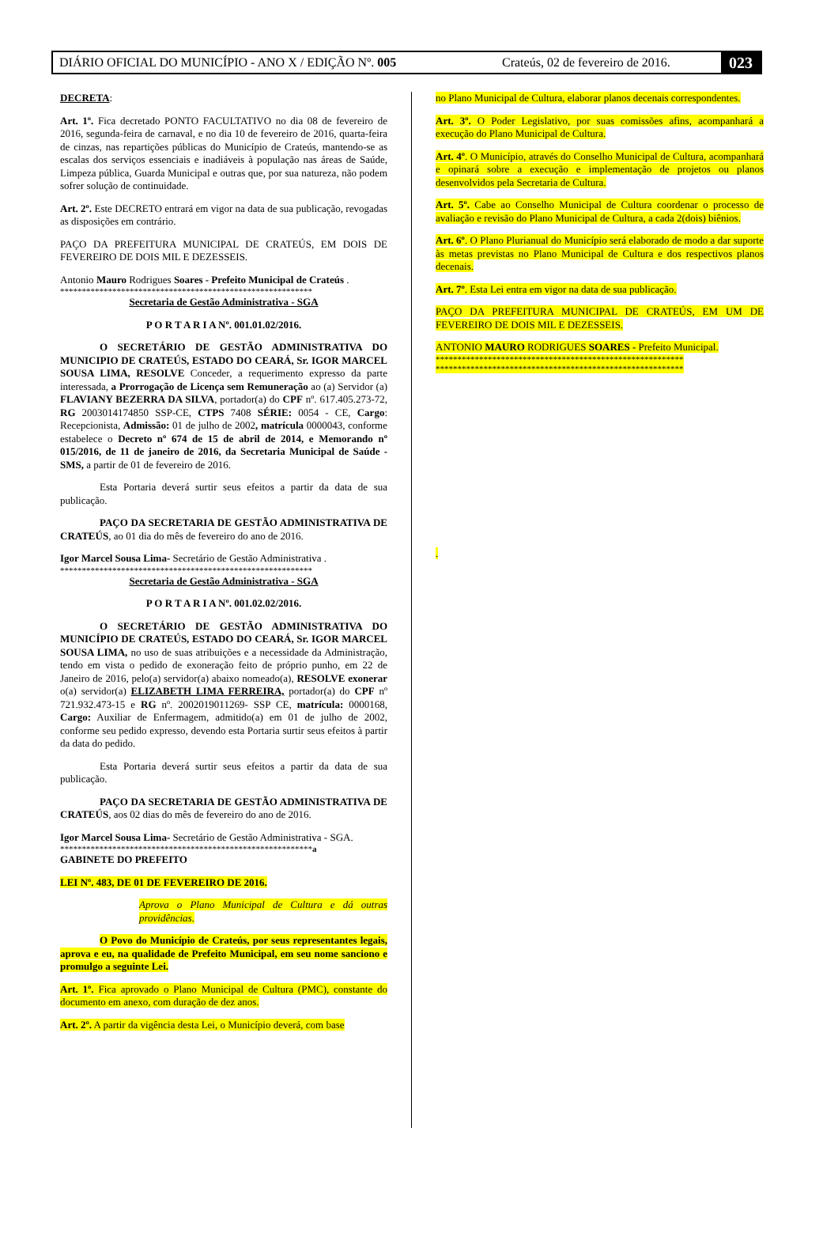DIÁRIO OFICIAL DO MUNICÍPIO - ANO X / EDIÇÃO Nº. 005 Crateús, 02 de fevereiro de 2016. 023
DECRETA:
Art. 1º. Fica decretado PONTO FACULTATIVO no dia 08 de fevereiro de 2016, segunda-feira de carnaval, e no dia 10 de fevereiro de 2016, quarta-feira de cinzas, nas repartições públicas do Município de Crateús, mantendo-se as escalas dos serviços essenciais e inadiáveis à população nas áreas de Saúde, Limpeza pública, Guarda Municipal e outras que, por sua natureza, não podem sofrer solução de continuidade.
Art. 2º. Este DECRETO entrará em vigor na data de sua publicação, revogadas as disposições em contrário.
PAÇO DA PREFEITURA MUNICIPAL DE CRATEÚS, EM DOIS DE FEVEREIRO DE DOIS MIL E DEZESSEIS.
Antonio Mauro Rodrigues Soares - Prefeito Municipal de Crateús .
**********************************************************
Secretaria de Gestão Administrativa - SGA
P O R T A R I A Nº. 001.01.02/2016.
O SECRETÁRIO DE GESTÃO ADMINISTRATIVA DO MUNICIPIO DE CRATEÚS, ESTADO DO CEARÁ, Sr. IGOR MARCEL SOUSA LIMA, RESOLVE Conceder, a requerimento expresso da parte interessada, a Prorrogação de Licença sem Remuneração ao (a) Servidor (a) FLAVIANY BEZERRA DA SILVA, portador(a) do CPF nº. 617.405.273-72, RG 2003014174850 SSP-CE, CTPS 7408 SÉRIE: 0054 - CE, Cargo: Recepcionista, Admissão: 01 de julho de 2002, matrícula 0000043, conforme estabelece o Decreto nº 674 de 15 de abril de 2014, e Memorando nº 015/2016, de 11 de janeiro de 2016, da Secretaria Municipal de Saúde - SMS, a partir de 01 de fevereiro de 2016.
Esta Portaria deverá surtir seus efeitos a partir da data de sua publicação.
PAÇO DA SECRETARIA DE GESTÃO ADMINISTRATIVA DE CRATEÚS, ao 01 dia do mês de fevereiro do ano de 2016.
Igor Marcel Sousa Lima- Secretário de Gestão Administrativa .
**********************************************************
Secretaria de Gestão Administrativa - SGA
P O R T A R I A Nº. 001.02.02/2016.
O SECRETÁRIO DE GESTÃO ADMINISTRATIVA DO MUNICÍPIO DE CRATEÚS, ESTADO DO CEARÁ, Sr. IGOR MARCEL SOUSA LIMA, no uso de suas atribuições e a necessidade da Administração, tendo em vista o pedido de exoneração feito de próprio punho, em 22 de Janeiro de 2016, pelo(a) servidor(a) abaixo nomeado(a), RESOLVE exonerar o(a) servidor(a) ELIZABETH LIMA FERREIRA, portador(a) do CPF nº 721.932.473-15 e RG nº. 2002019011269- SSP CE, matrícula: 0000168, Cargo: Auxiliar de Enfermagem, admitido(a) em 01 de julho de 2002, conforme seu pedido expresso, devendo esta Portaria surtir seus efeitos à partir da data do pedido.
Esta Portaria deverá surtir seus efeitos a partir da data de sua publicação.
PAÇO DA SECRETARIA DE GESTÃO ADMINISTRATIVA DE CRATEÚS, aos 02 dias do mês de fevereiro do ano de 2016.
Igor Marcel Sousa Lima- Secretário de Gestão Administrativa - SGA.
**********************************************************a
GABINETE DO PREFEITO
LEI Nº. 483, DE 01 DE FEVEREIRO DE 2016.
Aprova o Plano Municipal de Cultura e dá outras providências.
O Povo do Município de Crateús, por seus representantes legais, aprova e eu, na qualidade de Prefeito Municipal, em seu nome sanciono e promulgo a seguinte Lei.
Art. 1º. Fica aprovado o Plano Municipal de Cultura (PMC), constante do documento em anexo, com duração de dez anos.
Art. 2º. A partir da vigência desta Lei, o Município deverá, com base
no Plano Municipal de Cultura, elaborar planos decenais correspondentes.
Art. 3º. O Poder Legislativo, por suas comissões afins, acompanhará a execução do Plano Municipal de Cultura.
Art. 4º. O Município, através do Conselho Municipal de Cultura, acompanhará e opinará sobre a execução e implementação de projetos ou planos desenvolvidos pela Secretaria de Cultura.
Art. 5º. Cabe ao Conselho Municipal de Cultura coordenar o processo de avaliação e revisão do Plano Municipal de Cultura, a cada 2(dois) biênios.
Art. 6º. O Plano Plurianual do Município será elaborado de modo a dar suporte às metas previstas no Plano Municipal de Cultura e dos respectivos planos decenais.
Art. 7º. Esta Lei entra em vigor na data de sua publicação.
PAÇO DA PREFEITURA MUNICIPAL DE CRATEÚS, EM UM DE FEVEREIRO DE DOIS MIL E DEZESSEIS.
ANTONIO MAURO RODRIGUES SOARES - Prefeito Municipal.
*********************************************************
*********************************************************
.